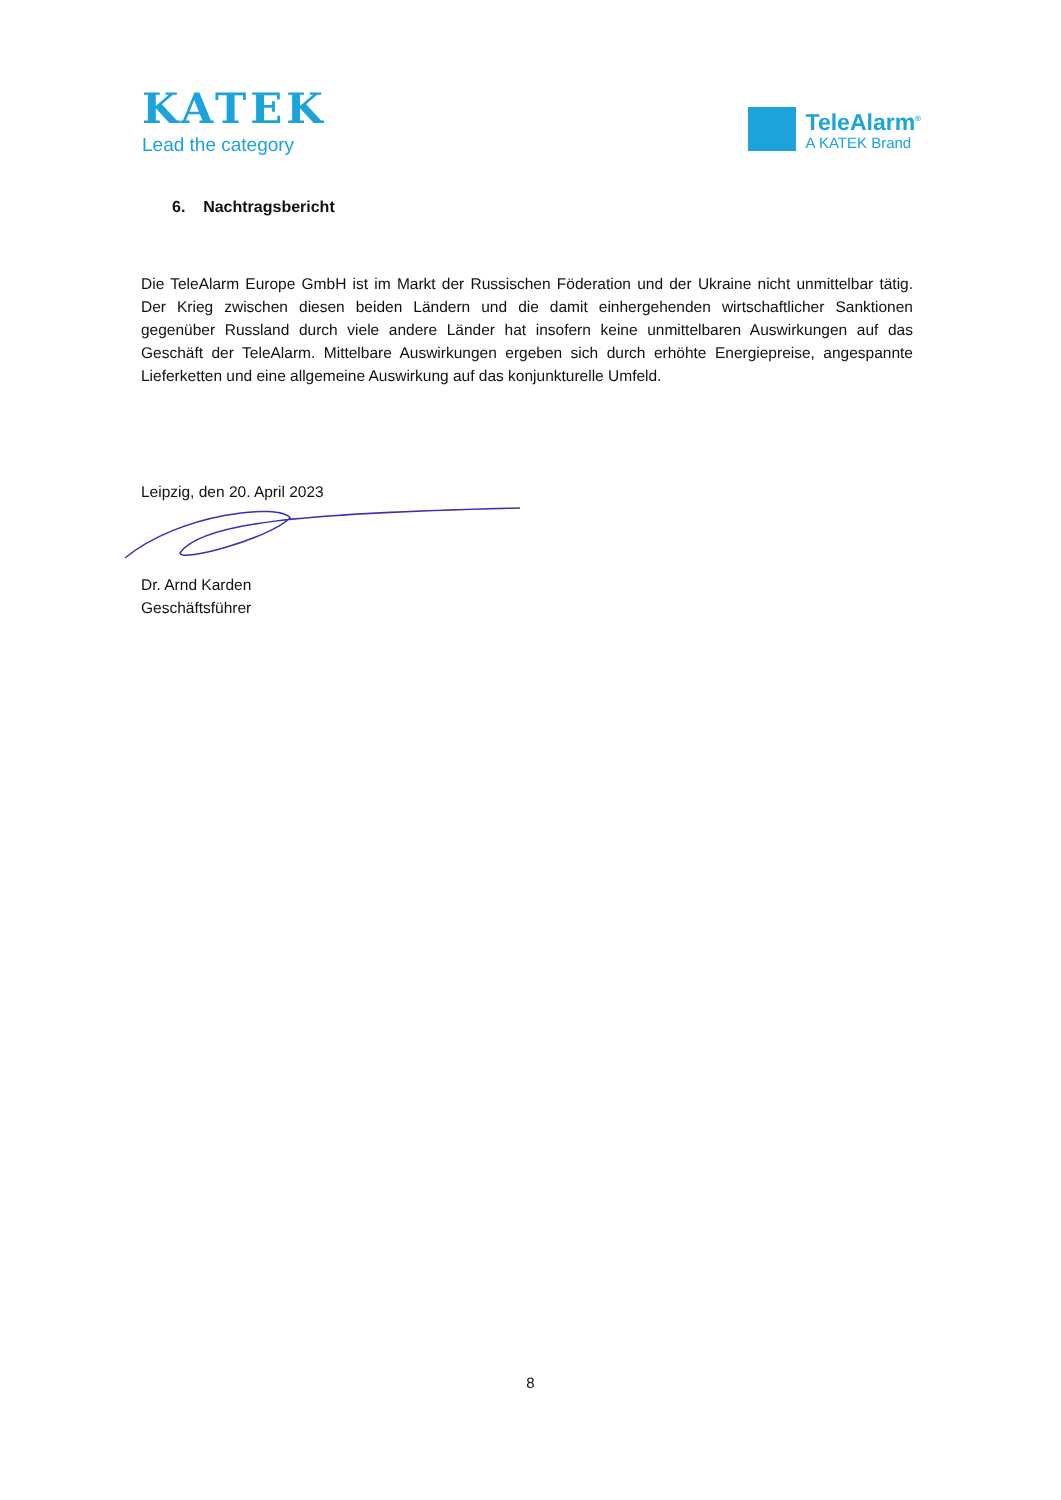KATEK
Lead the category
TeleAlarm<sup>®</sup>
A KATEK Brand
6. Nachtragsbericht
Die TeleAlarm Europe GmbH ist im Markt der Russischen Föderation und der Ukraine nicht unmittelbar tätig. Der Krieg zwischen diesen beiden Ländern und die damit einhergehenden wirtschaftlicher Sanktionen gegenüber Russland durch viele andere Länder hat insofern keine unmittelbaren Auswirkungen auf das Geschäft der TeleAlarm. Mittelbare Auswirkungen ergeben sich durch erhöhte Energiepreise, angespannte Lieferketten und eine allgemeine Auswirkung auf das konjunkturelle Umfeld.
Leipzig, den 20. April 2023
Dr. Arnd Karden
Geschäftsführer
8